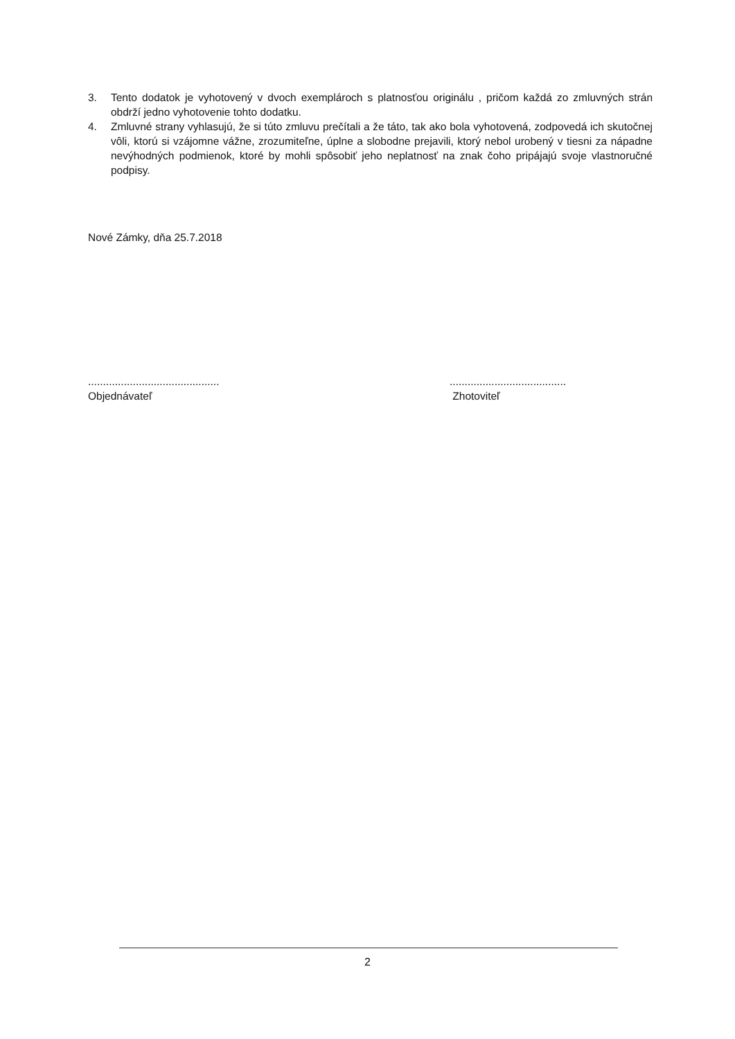3. Tento dodatok je vyhotovený v dvoch exemplároch s platnosťou originálu , pričom každá zo zmluvných strán obdrží jedno vyhotovenie tohto dodatku.
4. Zmluvné strany vyhlasujú, že si túto zmluvu prečítali a že táto, tak ako bola vyhotovená, zodpovedá ich skutočnej vôli, ktorú si vzájomne vážne, zrozumiteľne, úplne a slobodne prejavili, ktorý nebol urobený v tiesni za nápadne nevýhodných podmienok, ktoré by mohli spôsobiť jeho neplatnosť na znak čoho pripájajú svoje vlastnoručné podpisy.
Nové Zámky, dňa 25.7.2018
............................................
Objednávateľ
.......................................
Zhotoviteľ
2